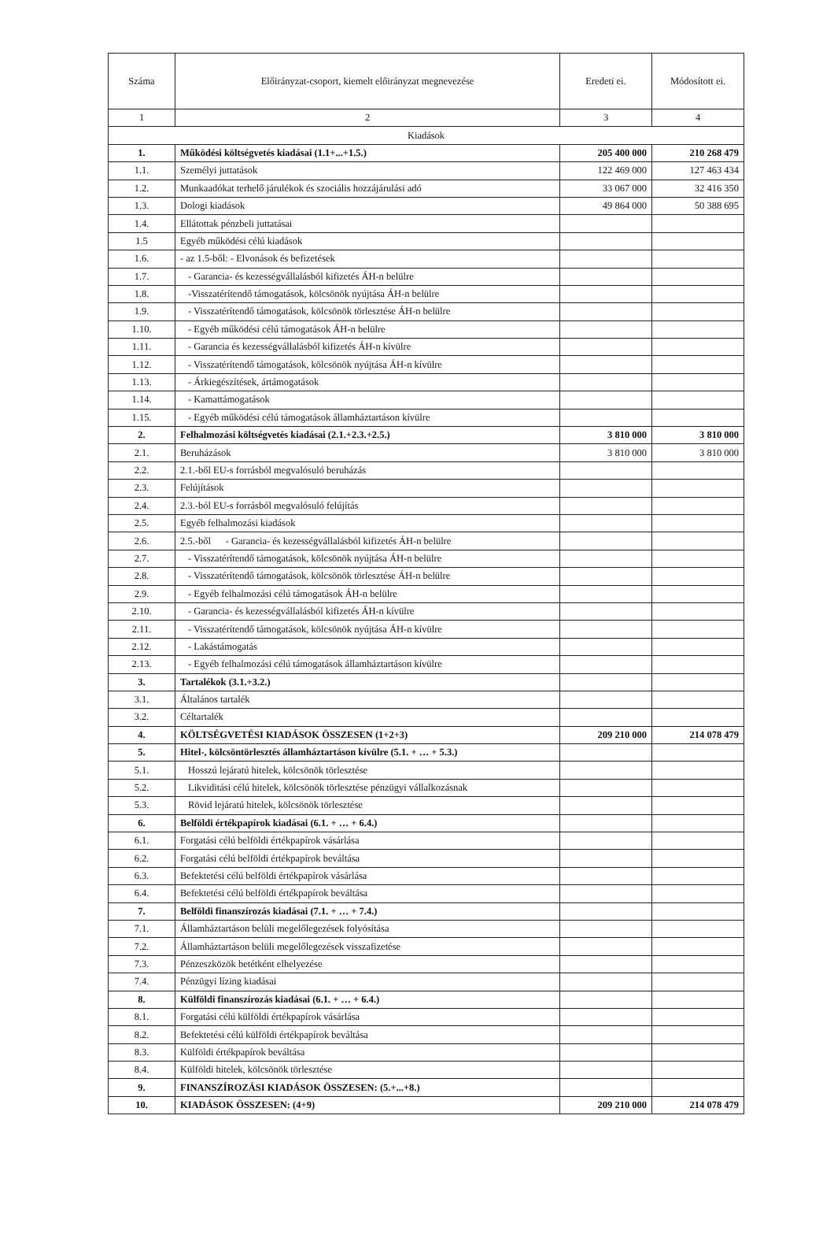| Száma | Előirányzat-csoport, kiemelt előirányzat megnevezése | Eredeti ei. | Módosított ei. |
| --- | --- | --- | --- |
| 1 | 2 | 3 | 4 |
| Kiadások | | | |
| 1. | Működési költségvetés kiadásai (1.1+...+1.5.) | 205 400 000 | 210 268 479 |
| 1.1. | Személyi juttatások | 122 469 000 | 127 463 434 |
| 1.2. | Munkaadókat terhelő járulékok és szociális hozzájárulási adó | 33 067 000 | 32 416 350 |
| 1.3. | Dologi kiadások | 49 864 000 | 50 388 695 |
| 1.4. | Ellátottak pénzbeli juttatásai | | |
| 1.5 | Egyéb működési célú kiadások | | |
| 1.6. | - az 1.5-ből: - Elvonások és befizetések | | |
| 1.7. | - Garancia- és kezességvállalásból kifizetés ÁH-n belülre | | |
| 1.8. | -Visszatérítendő támogatások, kölcsönök nyújtása ÁH-n belülre | | |
| 1.9. | - Visszatérítendő támogatások, kölcsönök törlesztése ÁH-n belülre | | |
| 1.10. | - Egyéb működési célú támogatások ÁH-n belülre | | |
| 1.11. | - Garancia és kezességvállalásból kifizetés ÁH-n kívülre | | |
| 1.12. | - Visszatérítendő támogatások, kölcsönök nyújtása ÁH-n kívülre | | |
| 1.13. | - Árkiegészítések, ártámogatások | | |
| 1.14. | - Kamattámogatások | | |
| 1.15. | - Egyéb működési célú támogatások államháztartáson kívülre | | |
| 2. | Felhalmozási költségvetés kiadásai (2.1.+2.3.+2.5.) | 3 810 000 | 3 810 000 |
| 2.1. | Beruházások | 3 810 000 | 3 810 000 |
| 2.2. | 2.1.-ből EU-s forrásból megvalósuló beruházás | | |
| 2.3. | Felújítások | | |
| 2.4. | 2.3.-ból EU-s forrásból megvalósuló felújítás | | |
| 2.5. | Egyéb felhalmozási kiadások | | |
| 2.6. | 2.5.-ből - Garancia- és kezességvállalásból kifizetés ÁH-n belülre | | |
| 2.7. | - Visszatérítendő támogatások, kölcsönök nyújtása ÁH-n belülre | | |
| 2.8. | - Visszatérítendő támogatások, kölcsönök törlesztése ÁH-n belülre | | |
| 2.9. | - Egyéb felhalmozási célú támogatások ÁH-n belülre | | |
| 2.10. | - Garancia- és kezességvállalásból kifizetés ÁH-n kívülre | | |
| 2.11. | - Visszatérítendő támogatások, kölcsönök nyújtása ÁH-n kívülre | | |
| 2.12. | - Lakástámogatás | | |
| 2.13. | - Egyéb felhalmozási célú támogatások államháztartáson kívülre | | |
| 3. | Tartalékok (3.1.+3.2.) | | |
| 3.1. | Általános tartalék | | |
| 3.2. | Céltartalék | | |
| 4. | KÖLTSÉGVETÉSI KIADÁSOK ÖSSZESEN (1+2+3) | 209 210 000 | 214 078 479 |
| 5. | Hitel-, kölcsöntörlesztés államháztartáson kívülre (5.1. + … + 5.3.) | | |
| 5.1. | Hosszú lejáratú hitelek, kölcsönök törlesztése | | |
| 5.2. | Likviditási célú hitelek, kölcsönök törlesztése pénzügyi vállalkozásnak | | |
| 5.3. | Rövid lejáratú hitelek, kölcsönök törlesztése | | |
| 6. | Belföldi értékpapírok kiadásai (6.1. + … + 6.4.) | | |
| 6.1. | Forgatási célú belföldi értékpapírok vásárlása | | |
| 6.2. | Forgatási célú belföldi értékpapírok beváltása | | |
| 6.3. | Befektetési célú belföldi értékpapírok vásárlása | | |
| 6.4. | Befektetési célú belföldi értékpapírok beváltása | | |
| 7. | Belföldi finanszírozás kiadásai (7.1. + … + 7.4.) | | |
| 7.1. | Államháztartáson belüli megelőlegezések folyósítása | | |
| 7.2. | Államháztartáson belüli megelőlegezések visszafizetése | | |
| 7.3. | Pénzeszközök betétként elhelyezése | | |
| 7.4. | Pénzügyi lízing kiadásai | | |
| 8. | Külföldi finanszírozás kiadásai (6.1. + … + 6.4.) | | |
| 8.1. | Forgatási célú külföldi értékpapírok vásárlása | | |
| 8.2. | Befektetési célú külföldi értékpapírok beváltása | | |
| 8.3. | Külföldi értékpapírok beváltása | | |
| 8.4. | Külföldi hitelek, kölcsönök törlesztése | | |
| 9. | FINANSZÍROZÁSI KIADÁSOK ÖSSZESEN: (5.+...+8.) | | |
| 10. | KIADÁSOK ÖSSZESEN: (4+9) | 209 210 000 | 214 078 479 |